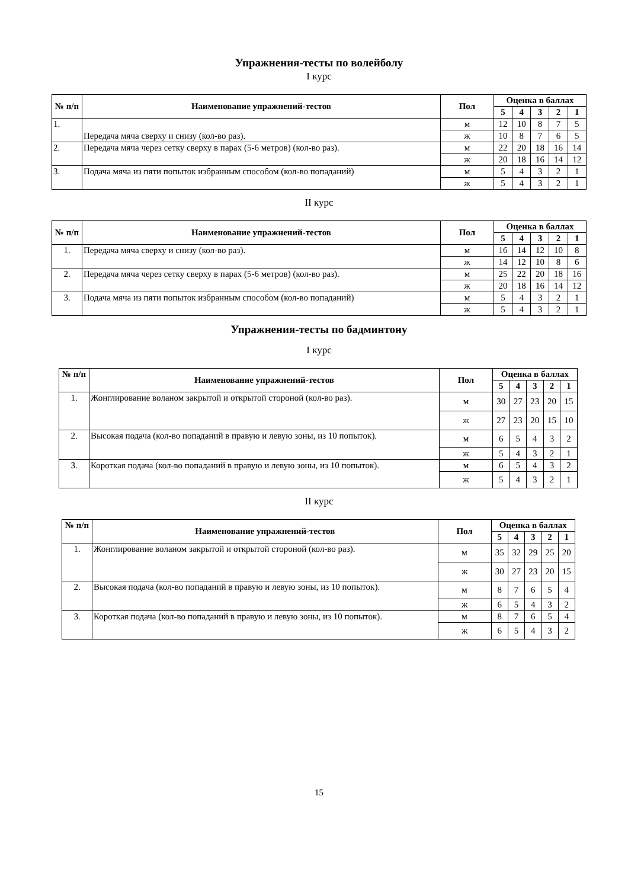Упражнения-тесты по волейболу
I курс
| № п/п | Наименование упражнений-тестов | Пол | Оценка в баллах | | | | |
| --- | --- | --- | --- | --- | --- | --- | --- |
| | | | 5 | 4 | 3 | 2 | 1 |
| 1. | Передача мяча сверху и снизу (кол-во раз). | м | 12 | 10 | 8 | 7 | 5 |
| | | ж | 10 | 8 | 7 | 6 | 5 |
| 2. | Передача мяча через сетку сверху в парах (5-6 метров) (кол-во раз). | м | 22 | 20 | 18 | 16 | 14 |
| | | ж | 20 | 18 | 16 | 14 | 12 |
| 3. | Подача мяча из пяти попыток избранным способом (кол-во попаданий) | м | 5 | 4 | 3 | 2 | 1 |
| | | ж | 5 | 4 | 3 | 2 | 1 |
II курс
| № п/п | Наименование упражнений-тестов | Пол | Оценка в баллах | | | | |
| --- | --- | --- | --- | --- | --- | --- | --- |
| | | | 5 | 4 | 3 | 2 | 1 |
| 1. | Передача мяча сверху и снизу (кол-во раз). | м | 16 | 14 | 12 | 10 | 8 |
| | | ж | 14 | 12 | 10 | 8 | 6 |
| 2. | Передача мяча через сетку сверху в парах (5-6 метров) (кол-во раз). | м | 25 | 22 | 20 | 18 | 16 |
| | | ж | 20 | 18 | 16 | 14 | 12 |
| 3. | Подача мяча из пяти попыток избранным способом (кол-во попаданий) | м | 5 | 4 | 3 | 2 | 1 |
| | | ж | 5 | 4 | 3 | 2 | 1 |
Упражнения-тесты по бадминтону
I курс
| № п/п | Наименование упражнений-тестов | Пол | Оценка в баллах | | | | |
| --- | --- | --- | --- | --- | --- | --- | --- |
| | | | 5 | 4 | 3 | 2 | 1 |
| 1. | Жонглирование воланом закрытой и открытой стороной (кол-во раз). | м | 30 | 27 | 23 | 20 | 15 |
| | | ж | 27 | 23 | 20 | 15 | 10 |
| 2. | Высокая подача (кол-во попаданий в правую и левую зоны, из 10 попыток). | м | 6 | 5 | 4 | 3 | 2 |
| | | ж | 5 | 4 | 3 | 2 | 1 |
| 3. | Короткая подача (кол-во попаданий в правую и левую зоны, из 10 попыток). | м | 6 | 5 | 4 | 3 | 2 |
| | | ж | 5 | 4 | 3 | 2 | 1 |
II курс
| № п/п | Наименование упражнений-тестов | Пол | Оценка в баллах | | | | |
| --- | --- | --- | --- | --- | --- | --- | --- |
| | | | 5 | 4 | 3 | 2 | 1 |
| 1. | Жонглирование воланом закрытой и открытой стороной (кол-во раз). | м | 35 | 32 | 29 | 25 | 20 |
| | | ж | 30 | 27 | 23 | 20 | 15 |
| 2. | Высокая подача (кол-во попаданий в правую и левую зоны, из 10 попыток). | м | 8 | 7 | 6 | 5 | 4 |
| | | ж | 6 | 5 | 4 | 3 | 2 |
| 3. | Короткая подача (кол-во попаданий в правую и левую зоны, из 10 попыток). | м | 8 | 7 | 6 | 5 | 4 |
| | | ж | 6 | 5 | 4 | 3 | 2 |
15